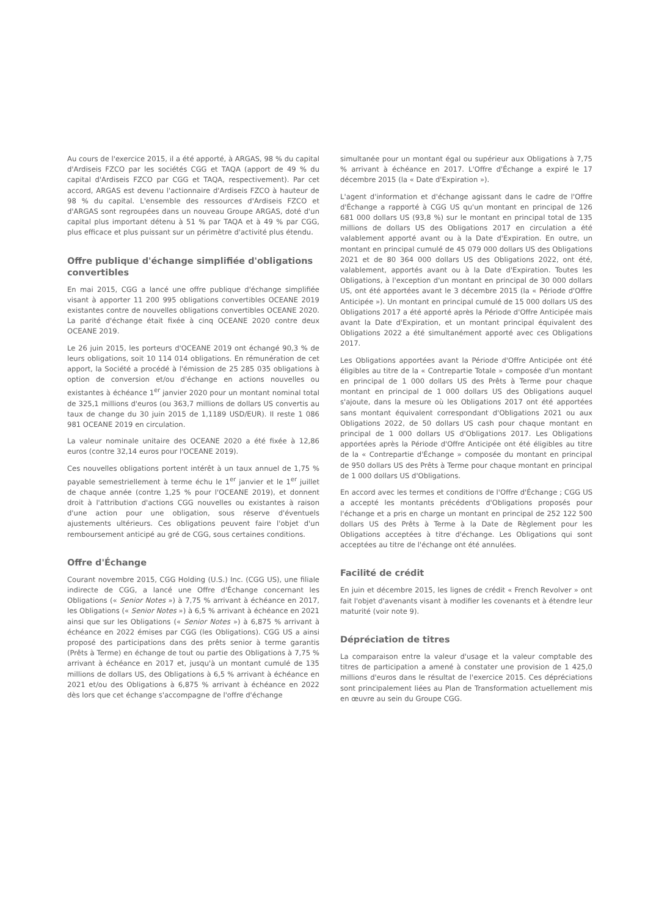Au cours de l'exercice 2015, il a été apporté, à ARGAS, 98 % du capital d'Ardiseis FZCO par les sociétés CGG et TAQA (apport de 49 % du capital d'Ardiseis FZCO par CGG et TAQA, respectivement). Par cet accord, ARGAS est devenu l'actionnaire d'Ardiseis FZCO à hauteur de 98 % du capital. L'ensemble des ressources d'Ardiseis FZCO et d'ARGAS sont regroupées dans un nouveau Groupe ARGAS, doté d'un capital plus important détenu à 51 % par TAQA et à 49 % par CGG, plus efficace et plus puissant sur un périmètre d'activité plus étendu.
Offre publique d'échange simplifiée d'obligations convertibles
En mai 2015, CGG a lancé une offre publique d'échange simplifiée visant à apporter 11 200 995 obligations convertibles OCEANE 2019 existantes contre de nouvelles obligations convertibles OCEANE 2020. La parité d'échange était fixée à cinq OCEANE 2020 contre deux OCEANE 2019.
Le 26 juin 2015, les porteurs d'OCEANE 2019 ont échangé 90,3 % de leurs obligations, soit 10 114 014 obligations. En rémunération de cet apport, la Société a procédé à l'émission de 25 285 035 obligations à option de conversion et/ou d'échange en actions nouvelles ou existantes à échéance 1<sup>er</sup> janvier 2020 pour un montant nominal total de 325,1 millions d'euros (ou 363,7 millions de dollars US convertis au taux de change du 30 juin 2015 de 1,1189 USD/EUR). Il reste 1 086 981 OCEANE 2019 en circulation.
La valeur nominale unitaire des OCEANE 2020 a été fixée à 12,86 euros (contre 32,14 euros pour l'OCEANE 2019).
Ces nouvelles obligations portent intérêt à un taux annuel de 1,75 % payable semestriellement à terme échu le 1<sup>er</sup> janvier et le 1<sup>er</sup> juillet de chaque année (contre 1,25 % pour l'OCEANE 2019), et donnent droit à l'attribution d'actions CGG nouvelles ou existantes à raison d'une action pour une obligation, sous réserve d'éventuels ajustements ultérieurs. Ces obligations peuvent faire l'objet d'un remboursement anticipé au gré de CGG, sous certaines conditions.
Offre d'Échange
Courant novembre 2015, CGG Holding (U.S.) Inc. (CGG US), une filiale indirecte de CGG, a lancé une Offre d'Échange concernant les Obligations (« Senior Notes ») à 7,75 % arrivant à échéance en 2017, les Obligations (« Senior Notes ») à 6,5 % arrivant à échéance en 2021 ainsi que sur les Obligations (« Senior Notes ») à 6,875 % arrivant à échéance en 2022 émises par CGG (les Obligations). CGG US a ainsi proposé des participations dans des prêts senior à terme garantis (Prêts à Terme) en échange de tout ou partie des Obligations à 7,75 % arrivant à échéance en 2017 et, jusqu'à un montant cumulé de 135 millions de dollars US, des Obligations à 6,5 % arrivant à échéance en 2021 et/ou des Obligations à 6,875 % arrivant à échéance en 2022 dès lors que cet échange s'accompagne de l'offre d'échange
simultanée pour un montant égal ou supérieur aux Obligations à 7,75 % arrivant à échéance en 2017. L'Offre d'Échange a expiré le 17 décembre 2015 (la « Date d'Expiration »).
L'agent d'information et d'échange agissant dans le cadre de l'Offre d'Échange a rapporté à CGG US qu'un montant en principal de 126 681 000 dollars US (93,8 %) sur le montant en principal total de 135 millions de dollars US des Obligations 2017 en circulation a été valablement apporté avant ou à la Date d'Expiration. En outre, un montant en principal cumulé de 45 079 000 dollars US des Obligations 2021 et de 80 364 000 dollars US des Obligations 2022, ont été, valablement, apportés avant ou à la Date d'Expiration. Toutes les Obligations, à l'exception d'un montant en principal de 30 000 dollars US, ont été apportées avant le 3 décembre 2015 (la « Période d'Offre Anticipée »). Un montant en principal cumulé de 15 000 dollars US des Obligations 2017 a été apporté après la Période d'Offre Anticipée mais avant la Date d'Expiration, et un montant principal équivalent des Obligations 2022 a été simultanément apporté avec ces Obligations 2017.
Les Obligations apportées avant la Période d'Offre Anticipée ont été éligibles au titre de la « Contrepartie Totale » composée d'un montant en principal de 1 000 dollars US des Prêts à Terme pour chaque montant en principal de 1 000 dollars US des Obligations auquel s'ajoute, dans la mesure où les Obligations 2017 ont été apportées sans montant équivalent correspondant d'Obligations 2021 ou aux Obligations 2022, de 50 dollars US cash pour chaque montant en principal de 1 000 dollars US d'Obligations 2017. Les Obligations apportées après la Période d'Offre Anticipée ont été éligibles au titre de la « Contrepartie d'Échange » composée du montant en principal de 950 dollars US des Prêts à Terme pour chaque montant en principal de 1 000 dollars US d'Obligations.
En accord avec les termes et conditions de l'Offre d'Échange ; CGG US a accepté les montants précédents d'Obligations proposés pour l'échange et a pris en charge un montant en principal de 252 122 500 dollars US des Prêts à Terme à la Date de Règlement pour les Obligations acceptées à titre d'échange. Les Obligations qui sont acceptées au titre de l'échange ont été annulées.
Facilité de crédit
En juin et décembre 2015, les lignes de crédit « French Revolver » ont fait l'objet d'avenants visant à modifier les covenants et à étendre leur maturité (voir note 9).
Dépréciation de titres
La comparaison entre la valeur d'usage et la valeur comptable des titres de participation a amené à constater une provision de 1 425,0 millions d'euros dans le résultat de l'exercice 2015. Ces dépréciations sont principalement liées au Plan de Transformation actuellement mis en œuvre au sein du Groupe CGG.